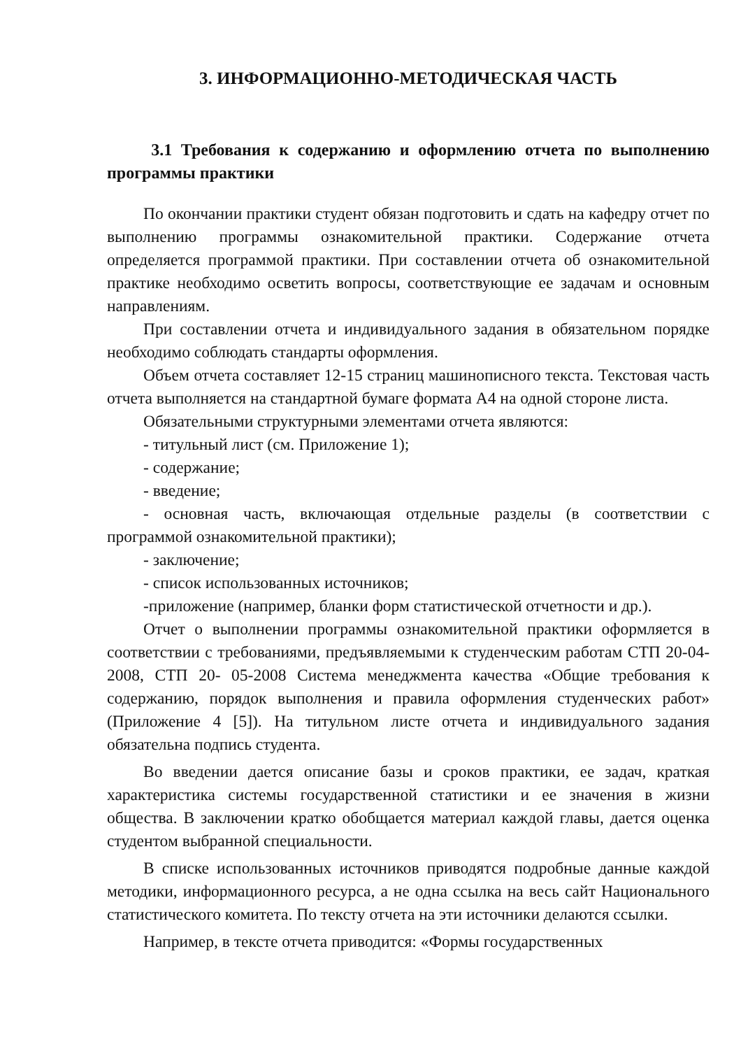3. ИНФОРМАЦИОННО-МЕТОДИЧЕСКАЯ ЧАСТЬ
3.1 Требования к содержанию и оформлению отчета по выполнению программы практики
По окончании практики студент обязан подготовить и сдать на кафедру отчет по выполнению программы ознакомительной практики. Содержание отчета определяется программой практики. При составлении отчета об ознакомительной практике необходимо осветить вопросы, соответствующие ее задачам и основным направлениям.
При составлении отчета и индивидуального задания в обязательном порядке необходимо соблюдать стандарты оформления.
Объем отчета составляет 12-15 страниц машинописного текста. Текстовая часть отчета выполняется на стандартной бумаге формата А4 на одной стороне листа.
Обязательными структурными элементами отчета являются:
- титульный лист (см. Приложение 1);
- содержание;
- введение;
- основная часть, включающая отдельные разделы (в соответствии с программой ознакомительной практики);
- заключение;
- список использованных источников;
-приложение (например, бланки форм статистической отчетности и др.).
Отчет о выполнении программы ознакомительной практики оформляется в соответствии с требованиями, предъявляемыми к студенческим работам СТП 20-04-2008, СТП 20- 05-2008 Система менеджмента качества «Общие требования к содержанию, порядок выполнения и правила оформления студенческих работ» (Приложение 4 [5]). На титульном листе отчета и индивидуального задания обязательна подпись студента.
Во введении дается описание базы и сроков практики, ее задач, краткая характеристика системы государственной статистики и ее значения в жизни общества. В заключении кратко обобщается материал каждой главы, дается оценка студентом выбранной специальности.
В списке использованных источников приводятся подробные данные каждой методики, информационного ресурса, а не одна ссылка на весь сайт Национального статистического комитета. По тексту отчета на эти источники делаются ссылки.
Например, в тексте отчета приводится: «Формы государственных